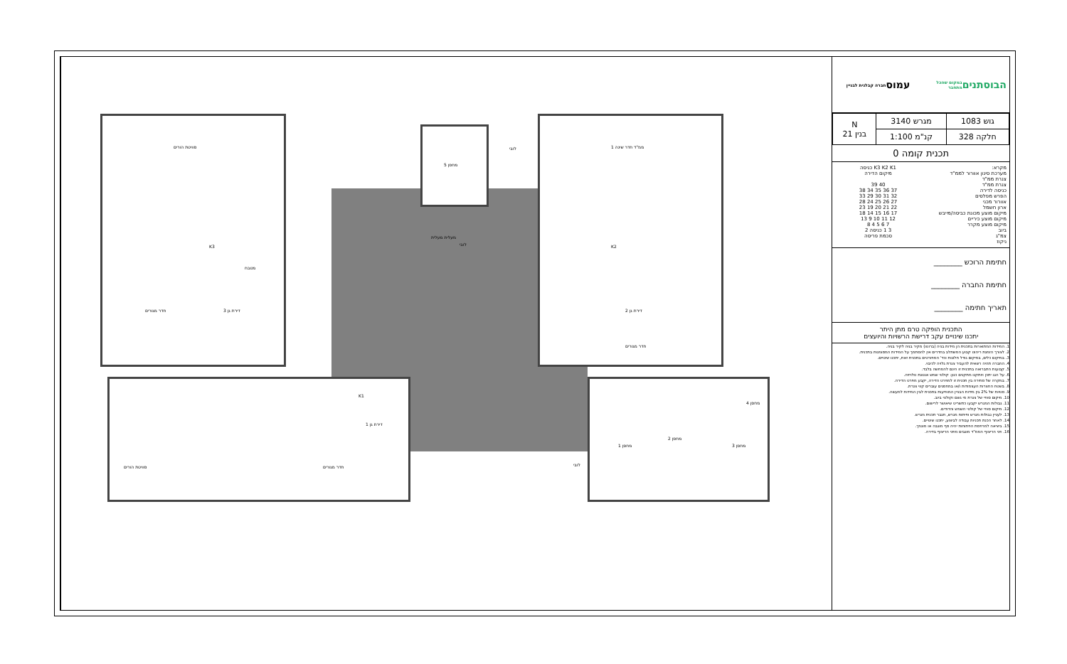הבוסתנים
במקום שהכל מתחבר
עמוס
חברה קבלנית לבניין
| גוש 1083 | מגרש 3140 | N בנין 21 |
| חלקה 328 | קנ"מ 1:100 | |
תכנית קומה 0
מקרא:
מערכת סינון אוורור לממ"ד
צנרת ממ"ד
צנרת ממ"ד
כניסה לדירה
הפרש מפלסים
אוורור מכני
ארון חשמל
מיקום מוצע מכונת כביסה/מייבש
מיקום מוצע כיריים
מיקום מוצע מקרר
ביוב
צמ"ג
ניקוז
K3 K2 K1 כניסה
מיקום הדירה
40 39
37 36 35 34 38
32 31 30 29 33
27 26 25 24 28
22 21 20 19 23
17 16 15 14 18
12 11 10 9 13
7 6 5 4 8
3 1 כניסה 2
סכמת פריסה
חתימת הרוכש ________
חתימת החברה ________
תאריך חתימה ________
התכנית הופקה טרם מתן היתר
יתכנו שינויים עקב דרישת הרשויות והיועצים
1. המידות המתוארות בתכנית הן מידות בניה (ברוטו) מקיר בניה לקיר בניה.
2. לצורך הזמנת ריהוט קבוע המשתלב בחדרים אין להסתמך על המידות המסומנות בתכנית.
3. במיקום כלים, במיקום גודל חלונות וכד' המפורטים בתכנית זאת, יתכנו שינויים.
4. החברה תהיה רשאית להעביר צנרת גלויה לכיבוי.
5. קבועות התברואה בתכנית זו הינם להמחשה בלבד.
6. על הגג יתכן ויותקנו מתקנים כגון: קולטי שמש אנטנת טלויזיה.
7. במקרה של סתירה בין תכנית זו למפרט הדירה, יקבע מפרט הדירה.
8. בשטח החצרות העצמודות ו/או במחסנים עוברים קווי צנרת.
9. סטיות של 2% בין מידות הבניין המופיעות בתכנית לבין המידות למעשה.
10. מיקום סופי של צנרת מי גשם וקולטי ביוב.
11. גבולות המגרש יקבעו כתשריט שיאושר לרישום.
12. מיקום סופי של קולטי השמש והדודים.
13. לעניין גבולות מגרש ופיתוח מגרש, תגבר תכנית מגרש.
14. לאחר הכנת תכניות עבודה לביצוע, יתכנו שינויים.
15. ביציאה למרפסת הפתוחות יהיה סף מוגבה או מונמך.
16. פני הריצוף הממ"ד מוגבים מפני הריצוף בדירה.
סוויטת הורים
דירת גן 3 חדר מגורים
מטבח
K3
ממ"ד חדר שינה 1
דירת גן 2
K2
חדר מגורים
דירת גן 1
K1
סוויטת הורים חדר מגורים
מחסן 5
מחסן 1
מחסן 2
מחסן 3
מחסן 4
לובי
לובי
לובי
מעלית מעלית